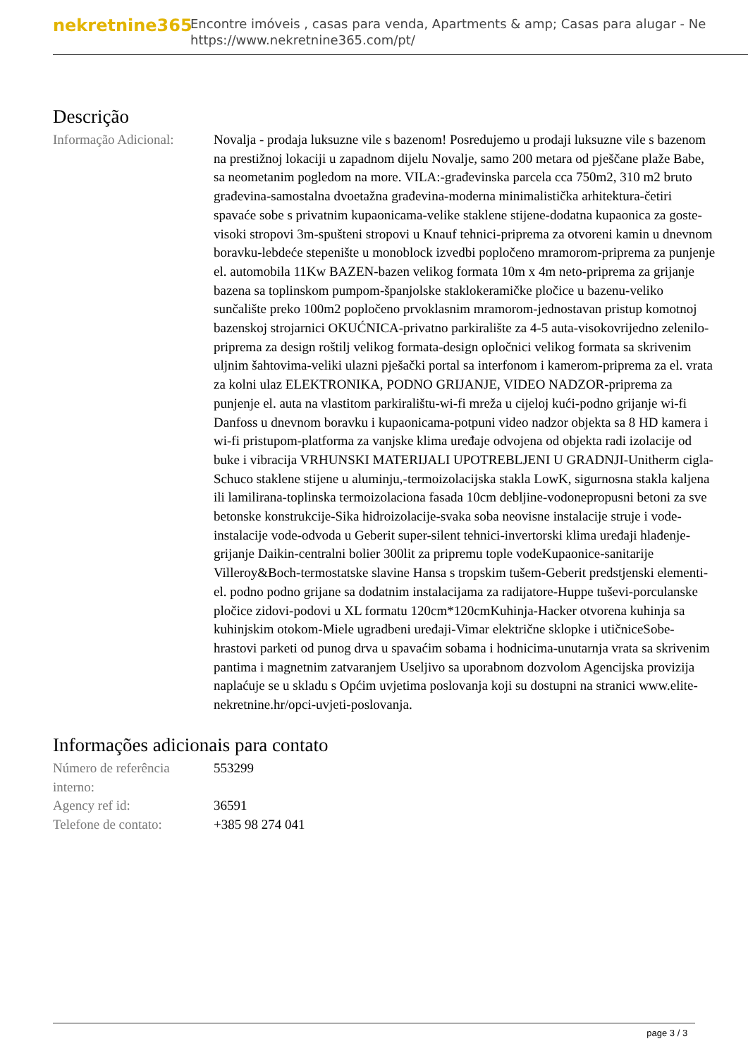nekretnine365
Encontre imóveis , casas para venda, Apartments & amp; Casas para alugar - Ne
https://www.nekretnine365.com/pt/
Descrição
| Informação Adicional: | Novalja - prodaja luksuzne vile s bazenom! Posredujemo u prodaji luksuzne vile s bazenom na prestižnoj lokaciji u zapadnom dijelu Novalje, samo 200 metara od pješčane plaže Babe, sa neometanim pogledom na more. VILA:-građevinska parcela cca 750m2, 310 m2 bruto građevina-samostalna dvoetažna građevina-moderna minimalistička arhitektura-četiri spavaće sobe s privatnim kupaonicama-velike staklene stijene-dodatna kupaonica za goste-visoki stropovi 3m-spušteni stropovi u Knauf tehnici-priprema za otvoreni kamin u dnevnom boravku-lebdeće stepenište u monoblock izvedbi popločeno mramorom-priprema za punjenje el. automobila 11Kw BAZEN-bazen velikog formata 10m x 4m neto-priprema za grijanje bazena sa toplinskom pumpom-španjolske staklokeramičke pločice u bazenu-veliko sunčalište preko 100m2 popločeno prvoklasnim mramorom-jednostavan pristup komotnoj bazenskoj strojarnici OKUĆNICA-privatno parkiralište za 4-5 auta-visokovrijedno zelenilo-priprema za design roštilj velikog formata-design opločnici velikog formata sa skrivenim uljnim šahtovima-veliki ulazni pješački portal sa interfonom i kamerom-priprema za el. vrata za kolni ulaz ELEKTRONIKA, PODNO GRIJANJE, VIDEO NADZOR-priprema za punjenje el. auta na vlastitom parkiralištu-wi-fi mreža u cijeloj kući-podno grijanje wi-fi Danfoss u dnevnom boravku i kupaonicama-potpuni video nadzor objekta sa 8 HD kamera i wi-fi pristupom-platforma za vanjske klima uređaje odvojena od objekta radi izolacije od buke i vibracija VRHUNSKI MATERIJALI UPOTREBLJENI U GRADNJI-Unitherm cigla-Schuco staklene stijene u aluminju,-termoizolacijska stakla LowK, sigurnosna stakla kaljena ili lamilirana-toplinska termoizolaciona fasada 10cm debljine-vodonepropusni betoni za sve betonske konstrukcije-Sika hidroizolacije-svaka soba neovisne instalacije struje i vode-instalacije vode-odvoda u Geberit super-silent tehnici-invertorski klima uređaji hlađenje-grijanje Daikin-centralni bolier 300lit za pripremu tople vodeKupaonice-sanitarije Villeroy&Boch-termostatske slavine Hansa s tropskim tušem-Geberit predstjenski elementi-el. podno podno grijane sa dodatnim instalacijama za radijatore-Huppe tuševi-porculanske pločice zidovi-podovi u XL formatu 120cm*120cmKuhinja-Hacker otvorena kuhinja sa kuhinjskim otokom-Miele ugradbeni uređaji-Vimar električne sklopke i utičniceSobe-hrastovi parketi od punog drva u spavaćim sobama i hodnicima-unutarnja vrata sa skrivenim pantima i magnetnim zatvaranjem Useljivo sa uporabnom dozvolom Agencijska provizija naplaćuje se u skladu s Općim uvjetima poslovanja koji su dostupni na stranici www.elite-nekretnine.hr/opci-uvjeti-poslovanja. |
Informações adicionais para contato
| Número de referência interno: | 553299 |
| Agency ref id: | 36591 |
| Telefone de contato: | +385 98 274 041 |
page 3 / 3